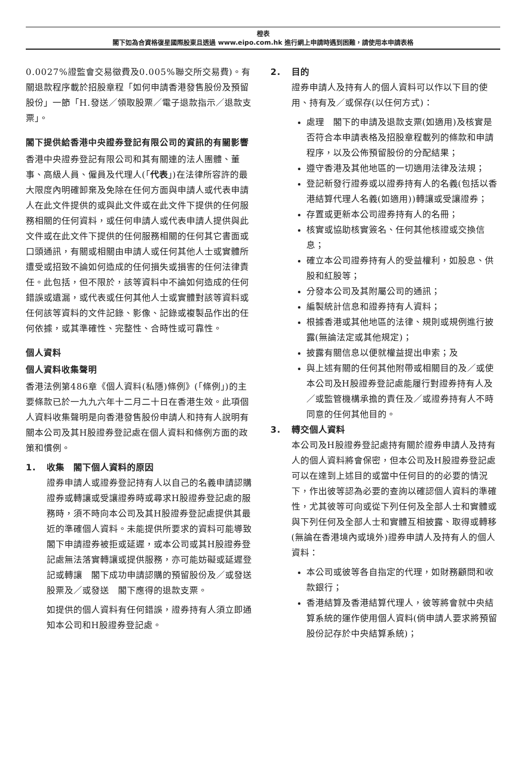橙表
閣下如為合資格復星國際股東且透過 www.eipo.com.hk 進行網上申請時遇到困難，請使用本申請表格
0.0027%證監會交易徵費及0.005%聯交所交易費)。有關退款程序載於招股章程「如何申請香港發售股份及預留股份」一節「H.發送／領取股票／電子退款指示／退款支票」。
閣下提供給香港中央證券登記有限公司的資訊的有關影響
香港中央證券登記有限公司和其有關連的法人團體、董事、高級人員、僱員及代理人(「代表」)在法律所容許的最大限度內明確卸棄及免除在任何方面與申請人或代表申請人在此文件提供的或與此文件或在此文件下提供的任何服務相關的任何資料，或任何申請人或代表申請人提供與此文件或在此文件下提供的任何服務相關的任何其它書面或口頭通訊，有關或相關由申請人或任何其他人士或實體所遭受或招致不論如何造成的任何損失或損害的任何法律責任。此包括，但不限於，該等資料中不論如何造成的任何錯誤或遺漏，或代表或任何其他人士或實體對該等資料或任何該等資料的文件記錄、影像、記錄或複製品作出的任何依據，或其準確性、完整性、合時性或可靠性。
個人資料
個人資料收集聲明
香港法例第486章《個人資料(私隱)條例》(「條例」)的主要條款已於一九九六年十二月二十日在香港生效。此項個人資料收集聲明是向香港發售股份申請人和持有人說明有關本公司及其H股證券登記處在個人資料和條例方面的政策和慣例。
1. 收集　閣下個人資料的原因
證券申請人或證券登記持有人以自己的名義申請認購證券或轉讓或受讓證券時或尋求H股證券登記處的服務時，須不時向本公司及其H股證券登記處提供其最近的準確個人資料。未能提供所要求的資料可能導致　閣下申請證券被拒或延遲，或本公司或其H股證券登記處無法落實轉讓或提供服務，亦可能妨礙或延遲登記或轉讓　閣下成功申請認購的預留股份及／或發送股票及／或發送　閣下應得的退款支票。
如提供的個人資料有任何錯誤，證券持有人須立即通知本公司和H股證券登記處。
2. 目的
證券申請人及持有人的個人資料可以作以下目的使用、持有及／或保存(以任何方式)：
處理　閣下的申請及退款支票(如適用)及核實是否符合本申請表格及招股章程載列的條款和申請程序，以及公佈預留股份的分配結果；
遵守香港及其他地區的一切適用法律及法規；
登記新發行證券或以證券持有人的名義(包括以香港結算代理人名義(如適用))轉讓或受讓證券；
存置或更新本公司證券持有人的名冊；
核實或協助核實簽名、任何其他核證或交換信息；
確立本公司證券持有人的受益權利，如股息、供股和紅股等；
分發本公司及其附屬公司的通訊；
編製統計信息和證券持有人資料；
根據香港或其他地區的法律、規則或規例進行披露(無論法定或其他規定)；
披露有關信息以便就權益提出申索；及
與上述有關的任何其他附帶或相關目的及／或使本公司及H股證券登記處能履行對證券持有人及／或監管機構承擔的責任及／或證券持有人不時同意的任何其他目的。
3. 轉交個人資料
本公司及H股證券登記處持有關於證券申請人及持有人的個人資料將會保密，但本公司及H股證券登記處可以在達到上述目的或當中任何目的的必要的情況下，作出彼等認為必要的查詢以確認個人資料的準確性，尤其彼等可向或從下列任何及全部人士和實體或與下列任何及全部人士和實體互相披露、取得或轉移(無論在香港境內或境外)證券申請人及持有人的個人資料：
本公司或彼等各自指定的代理，如財務顧問和收款銀行；
香港結算及香港結算代理人，彼等將會就中央結算系統的運作使用個人資料(倘申請人要求將預留股份記存於中央結算系統)；